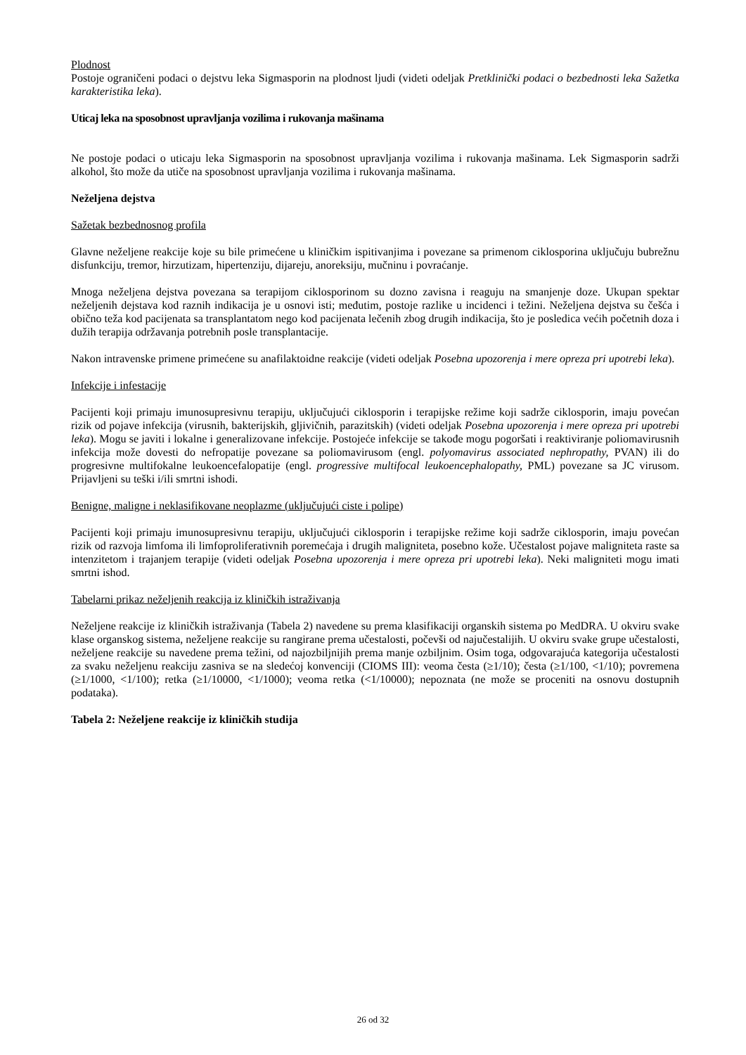Plodnost
Postoje ograničeni podaci o dejstvu leka Sigmasporin na plodnost ljudi (videti odeljak Pretklinički podaci o bezbednosti leka Sažetka karakteristika leka).
Uticaj leka na sposobnost upravljanja vozilima i rukovanja mašinama
Ne postoje podaci o uticaju leka Sigmasporin na sposobnost upravljanja vozilima i rukovanja mašinama. Lek Sigmasporin sadrži alkohol, što može da utiče na sposobnost upravljanja vozilima i rukovanja mašinama.
Neželjena dejstva
Sažetak bezbednosnog profila
Glavne neželjene reakcije koje su bile primećene u kliničkim ispitivanjima i povezane sa primenom ciklosporina uključuju bubrežnu disfunkciju, tremor, hirzutizam, hipertenziju, dijareju, anoreksiju, mučninu i povraćanje.
Mnoga neželjena dejstva povezana sa terapijom ciklosporinom su dozno zavisna i reaguju na smanjenje doze. Ukupan spektar neželjenih dejstava kod raznih indikacija je u osnovi isti; međutim, postoje razlike u incidenci i težini. Neželjena dejstva su češća i obično teža kod pacijenata sa transplantatom nego kod pacijenata lečenih zbog drugih indikacija, što je posledica većih početnih doza i dužih terapija održavanja potrebnih posle transplantacije.
Nakon intravenske primene primećene su anafilaktoidne reakcije (videti odeljak Posebna upozorenja i mere opreza pri upotrebi leka).
Infekcije i infestacije
Pacijenti koji primaju imunosupresivnu terapiju, uključujući ciklosporin i terapijske režime koji sadrže ciklosporin, imaju povećan rizik od pojave infekcija (virusnih, bakterijskih, gljivičnih, parazitskih) (videti odeljak Posebna upozorenja i mere opreza pri upotrebi leka). Mogu se javiti i lokalne i generalizovane infekcije. Postojeće infekcije se takođe mogu pogoršati i reaktiviranje poliomavirusnih infekcija može dovesti do nefropatije povezane sa poliomavirusom (engl. polyomavirus associated nephropathy, PVAN) ili do progresivne multifokalne leukoencefalopatije (engl. progressive multifocal leukoencephalopathy, PML) povezane sa JC virusom. Prijavljeni su teški i/ili smrtni ishodi.
Benigne, maligne i neklasifikovane neoplazme (uključujući ciste i polipe)
Pacijenti koji primaju imunosupresivnu terapiju, uključujući ciklosporin i terapijske režime koji sadrže ciklosporin, imaju povećan rizik od razvoja limfoma ili limfoproliferativnih poremećaja i drugih maligniteta, posebno kože. Učestalost pojave maligniteta raste sa intenzitetom i trajanjem terapije (videti odeljak Posebna upozorenja i mere opreza pri upotrebi leka). Neki maligniteti mogu imati smrtni ishod.
Tabelarni prikaz neželjenih reakcija iz kliničkih istraživanja
Neželjene reakcije iz kliničkih istraživanja (Tabela 2) navedene su prema klasifikaciji organskih sistema po MedDRA. U okviru svake klase organskog sistema, neželjene reakcije su rangirane prema učestalosti, počevši od najučestalijih. U okviru svake grupe učestalosti, neželjene reakcije su navedene prema težini, od najozbiljnijih prema manje ozbiljnim. Osim toga, odgovarajuća kategorija učestalosti za svaku neželjenu reakciju zasniva se na sledećoj konvenciji (CIOMS III): veoma česta (≥1/10); česta (≥1/100, <1/10); povremena (≥1/1000, <1/100); retka (≥1/10000, <1/1000); veoma retka (<1/10000); nepoznata (ne može se proceniti na osnovu dostupnih podataka).
Tabela 2: Neželjene reakcije iz kliničkih studija
26 od 32